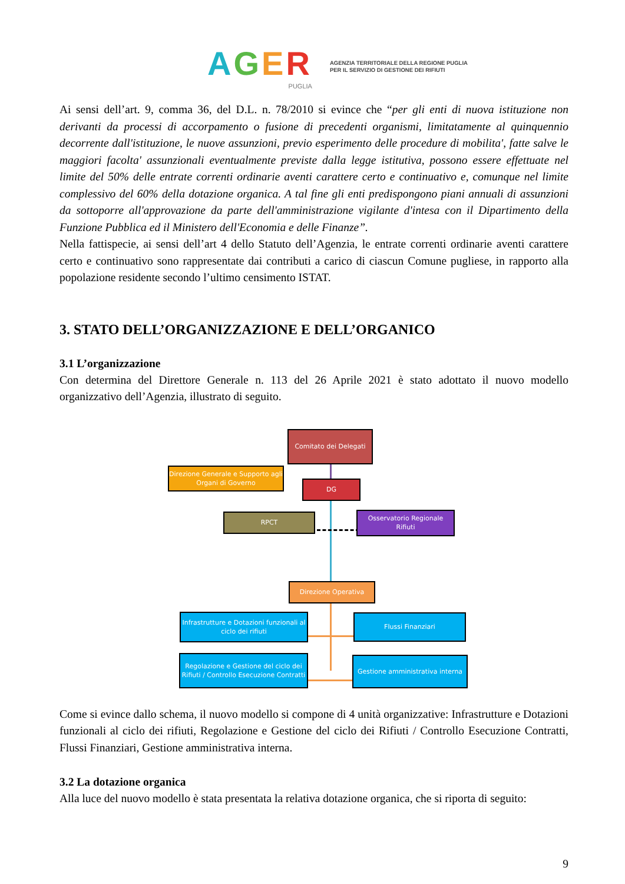AGER
PUGLIA
AGENZIA TERRITORIALE DELLA REGIONE PUGLIA
PER IL SERVIZIO DI GESTIONE DEI RIFIUTI
Ai sensi dell’art. 9, comma 36, del D.L. n. 78/2010 si evince che “per gli enti di nuova istituzione non derivanti da processi di accorpamento o fusione di precedenti organismi, limitatamente al quinquennio decorrente dall'istituzione, le nuove assunzioni, previo esperimento delle procedure di mobilita', fatte salve le maggiori facolta' assunzionali eventualmente previste dalla legge istitutiva, possono essere effettuate nel limite del 50% delle entrate correnti ordinarie aventi carattere certo e continuativo e, comunque nel limite complessivo del 60% della dotazione organica. A tal fine gli enti predispongono piani annuali di assunzioni da sottoporre all'approvazione da parte dell'amministrazione vigilante d'intesa con il Dipartimento della Funzione Pubblica ed il Ministero dell'Economia e delle Finanze”.
Nella fattispecie, ai sensi dell’art 4 dello Statuto dell’Agenzia, le entrate correnti ordinarie aventi carattere certo e continuativo sono rappresentate dai contributi a carico di ciascun Comune pugliese, in rapporto alla popolazione residente secondo l’ultimo censimento ISTAT.
3. STATO DELL’ORGANIZZAZIONE E DELL’ORGANICO
3.1 L’organizzazione
Con determina del Direttore Generale n. 113 del 26 Aprile 2021 è stato adottato il nuovo modello organizzativo dell’Agenzia, illustrato di seguito.
Comitato dei Delegati
Direzione Generale e Supporto agli Organi di Governo
DG
RPCT
Osservatorio Regionale Rifiuti
Direzione Operativa
Infrastrutture e Dotazioni funzionali al ciclo dei rifiuti
Flussi Finanziari
Regolazione e Gestione del ciclo dei Rifiuti / Controllo Esecuzione Contratti
Gestione amministrativa interna
Come si evince dallo schema, il nuovo modello si compone di 4 unità organizzative: Infrastrutture e Dotazioni funzionali al ciclo dei rifiuti, Regolazione e Gestione del ciclo dei Rifiuti / Controllo Esecuzione Contratti, Flussi Finanziari, Gestione amministrativa interna.
3.2 La dotazione organica
Alla luce del nuovo modello è stata presentata la relativa dotazione organica, che si riporta di seguito:
9